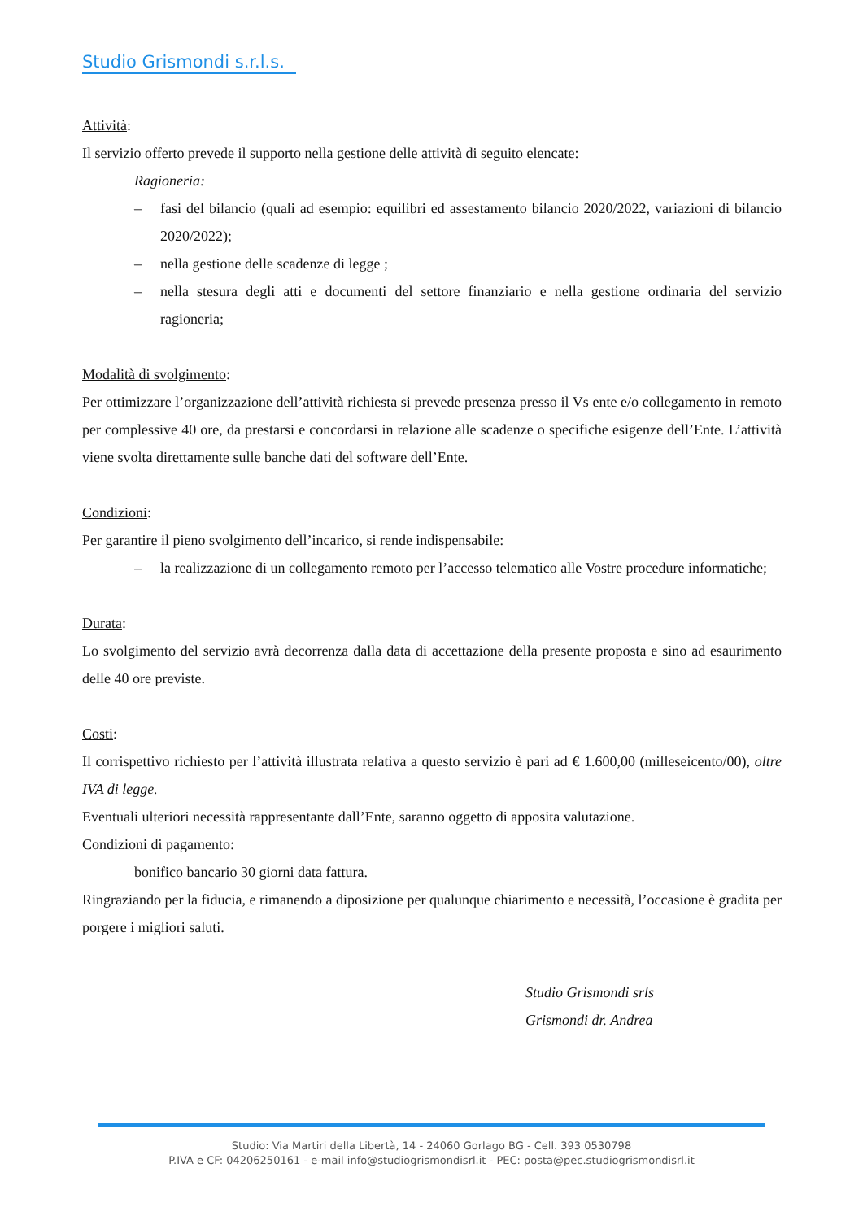Studio Grismondi s.r.l.s.
Attività:
Il servizio offerto prevede il supporto nella gestione delle attività di seguito elencate:
Ragioneria:
– fasi del bilancio (quali ad esempio: equilibri ed assestamento bilancio 2020/2022, variazioni di bilancio 2020/2022);
– nella gestione delle scadenze di legge ;
– nella stesura degli atti e documenti del settore finanziario e nella gestione ordinaria del servizio ragioneria;
Modalità di svolgimento:
Per ottimizzare l’organizzazione dell’attività richiesta si prevede presenza presso il Vs ente e/o collegamento in remoto per complessive 40 ore, da prestarsi e concordarsi in relazione alle scadenze o specifiche esigenze dell’Ente. L’attività viene svolta direttamente sulle banche dati del software dell’Ente.
Condizioni:
Per garantire il pieno svolgimento dell’incarico, si rende indispensabile:
– la realizzazione di un collegamento remoto per l’accesso telematico alle Vostre procedure informatiche;
Durata:
Lo svolgimento del servizio avrà decorrenza dalla data di accettazione della presente proposta e sino ad esaurimento delle 40 ore previste.
Costi:
Il corrispettivo richiesto per l’attività illustrata relativa a questo servizio è pari ad € 1.600,00 (milleseicento/00), oltre IVA di legge.
Eventuali ulteriori necessità rappresentante dall’Ente, saranno oggetto di apposita valutazione.
Condizioni di pagamento:
bonifico bancario 30 giorni data fattura.
Ringraziando per la fiducia, e rimanendo a diposizione per qualunque chiarimento e necessità, l’occasione è gradita per porgere i migliori saluti.
Studio Grismondi srls
Grismondi dr. Andrea
Studio: Via Martiri della Libertà, 14 - 24060 Gorlago BG - Cell. 393 0530798
P.IVA e CF: 04206250161 - e-mail info@studiogrismondisrl.it - PEC: posta@pec.studiogrismondisrl.it